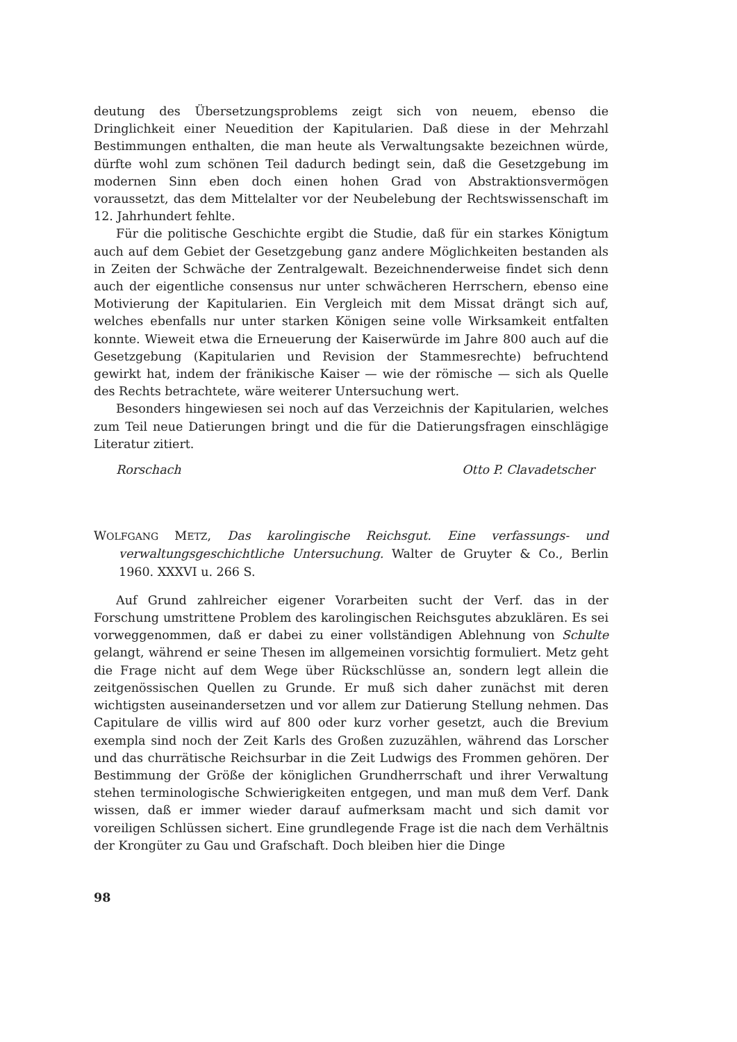deutung des Übersetzungsproblems zeigt sich von neuem, ebenso die Dringlichkeit einer Neuedition der Kapitularien. Daß diese in der Mehrzahl Bestimmungen enthalten, die man heute als Verwaltungsakte bezeichnen würde, dürfte wohl zum schönen Teil dadurch bedingt sein, daß die Gesetzgebung im modernen Sinn eben doch einen hohen Grad von Abstraktionsvermögen voraussetzt, das dem Mittelalter vor der Neubelebung der Rechtswissenschaft im 12. Jahrhundert fehlte.
Für die politische Geschichte ergibt die Studie, daß für ein starkes Königtum auch auf dem Gebiet der Gesetzgebung ganz andere Möglichkeiten bestanden als in Zeiten der Schwäche der Zentralgewalt. Bezeichnenderweise findet sich denn auch der eigentliche consensus nur unter schwächeren Herrschern, ebenso eine Motivierung der Kapitularien. Ein Vergleich mit dem Missat drängt sich auf, welches ebenfalls nur unter starken Königen seine volle Wirksamkeit entfalten konnte. Wieweit etwa die Erneuerung der Kaiserwürde im Jahre 800 auch auf die Gesetzgebung (Kapitularien und Revision der Stammesrechte) befruchtend gewirkt hat, indem der fränikische Kaiser — wie der römische — sich als Quelle des Rechts betrachtete, wäre weiterer Untersuchung wert.
Besonders hingewiesen sei noch auf das Verzeichnis der Kapitularien, welches zum Teil neue Datierungen bringt und die für die Datierungsfragen einschlägige Literatur zitiert.
Rorschach Otto P. Clavadetscher
WOLFGANG METZ, Das karolingische Reichsgut. Eine verfassungs- und verwaltungsgeschichtliche Untersuchung. Walter de Gruyter & Co., Berlin 1960. XXXVI u. 266 S.
Auf Grund zahlreicher eigener Vorarbeiten sucht der Verf. das in der Forschung umstrittene Problem des karolingischen Reichsgutes abzuklären. Es sei vorweggenommen, daß er dabei zu einer vollständigen Ablehnung von Schulte gelangt, während er seine Thesen im allgemeinen vorsichtig formuliert. Metz geht die Frage nicht auf dem Wege über Rückschlüsse an, sondern legt allein die zeitgenössischen Quellen zu Grunde. Er muß sich daher zunächst mit deren wichtigsten auseinandersetzen und vor allem zur Datierung Stellung nehmen. Das Capitulare de villis wird auf 800 oder kurz vorher gesetzt, auch die Brevium exempla sind noch der Zeit Karls des Großen zuzuzählen, während das Lorscher und das churrätische Reichsurbar in die Zeit Ludwigs des Frommen gehören. Der Bestimmung der Größe der königlichen Grundherrschaft und ihrer Verwaltung stehen terminologische Schwierigkeiten entgegen, und man muß dem Verf. Dank wissen, daß er immer wieder darauf aufmerksam macht und sich damit vor voreiligen Schlüssen sichert. Eine grundlegende Frage ist die nach dem Verhältnis der Krongüter zu Gau und Grafschaft. Doch bleiben hier die Dinge
98